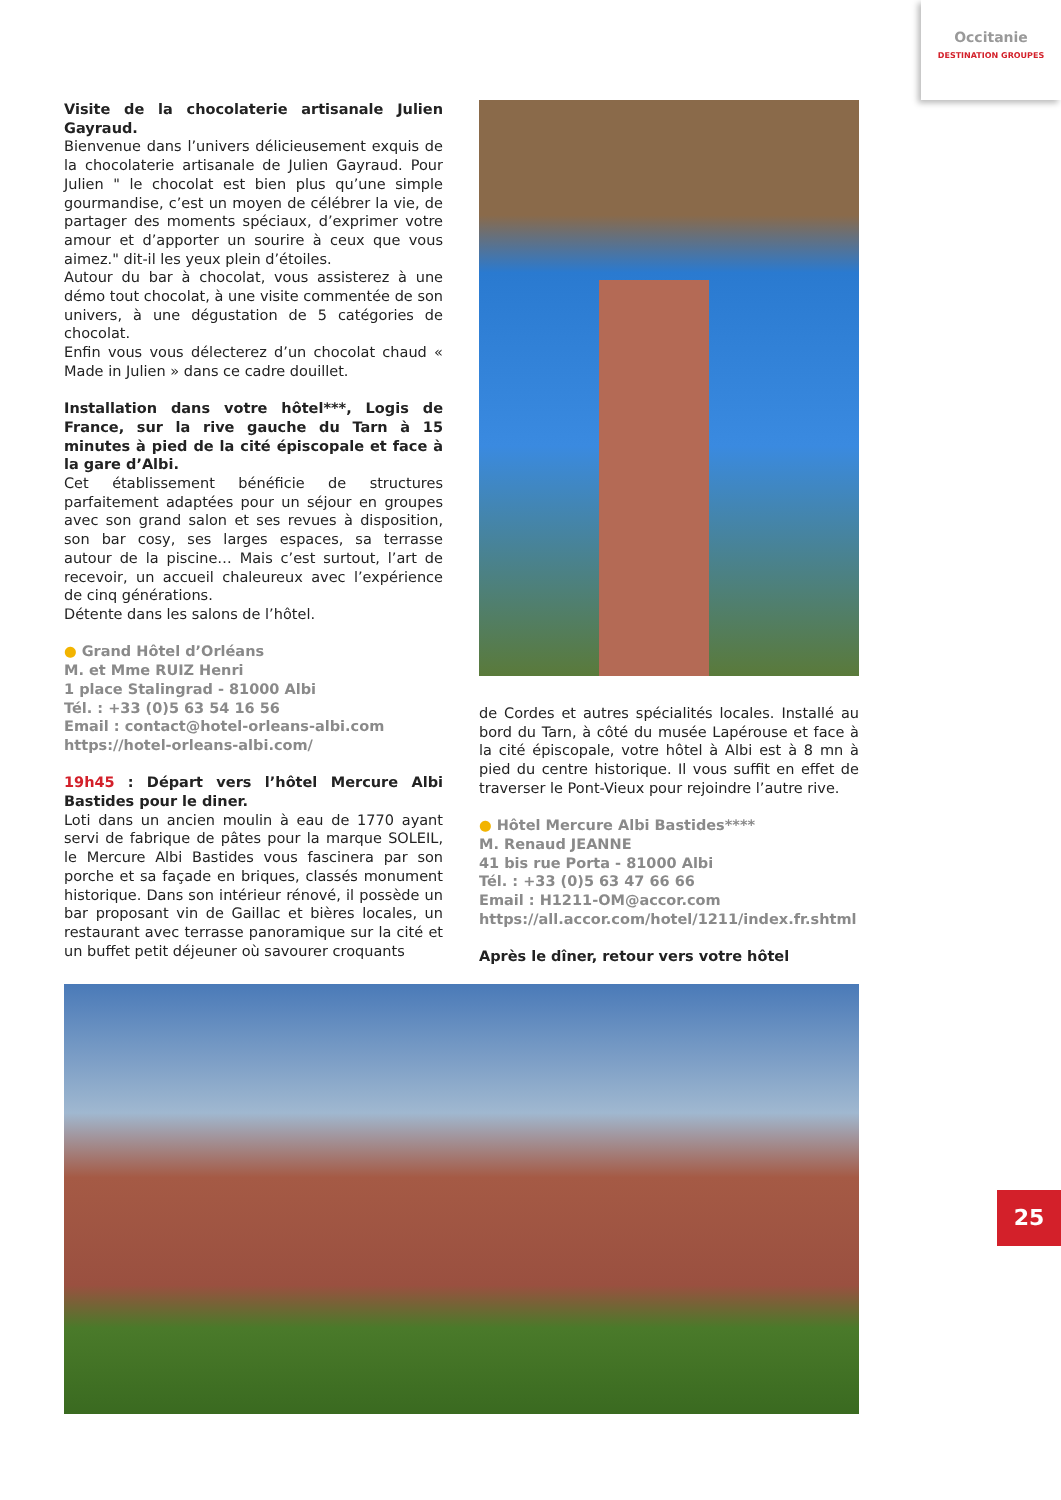Occitanie
DESTINATION GROUPES
Visite de la chocolaterie artisanale Julien Gayraud.
Bienvenue dans l’univers délicieusement exquis de la chocolaterie artisanale de Julien Gayraud. Pour Julien " le chocolat est bien plus qu’une simple gourmandise, c’est un moyen de célébrer la vie, de partager des moments spéciaux, d’exprimer votre amour et d’apporter un sourire à ceux que vous aimez." dit-il les yeux plein d’étoiles.
Autour du bar à chocolat, vous assisterez à une démo tout chocolat, à une visite commentée de son univers, à une dégustation de 5 catégories de chocolat.
Enfin vous vous délecterez d’un chocolat chaud « Made in Julien » dans ce cadre douillet.
Installation dans votre hôtel***, Logis de France, sur la rive gauche du Tarn à 15 minutes à pied de la cité épiscopale et face à la gare d’Albi.
Cet établissement bénéficie de structures parfaitement adaptées pour un séjour en groupes avec son grand salon et ses revues à disposition, son bar cosy, ses larges espaces, sa terrasse autour de la piscine… Mais c’est surtout, l’art de recevoir, un accueil chaleureux avec l’expérience de cinq générations.
Détente dans les salons de l’hôtel.
● Grand Hôtel d’Orléans
M. et Mme RUIZ Henri
1 place Stalingrad - 81000 Albi
Tél. : +33 (0)5 63 54 16 56
Email : contact@hotel-orleans-albi.com
https://hotel-orleans-albi.com/
19h45 : Départ vers l’hôtel Mercure Albi Bastides pour le diner.
Loti dans un ancien moulin à eau de 1770 ayant servi de fabrique de pâtes pour la marque SOLEIL, le Mercure Albi Bastides vous fascinera par son porche et sa façade en briques, classés monument historique. Dans son intérieur rénové, il possède un bar proposant vin de Gaillac et bières locales, un restaurant avec terrasse panoramique sur la cité et un buffet petit déjeuner où savourer croquants
de Cordes et autres spécialités locales. Installé au bord du Tarn, à côté du musée Lapérouse et face à la cité épiscopale, votre hôtel à Albi est à 8 mn à pied du centre historique. Il vous suffit en effet de traverser le Pont-Vieux pour rejoindre l’autre rive.
● Hôtel Mercure Albi Bastides****
M. Renaud JEANNE
41 bis rue Porta - 81000 Albi
Tél. : +33 (0)5 63 47 66 66
Email : H1211-OM@accor.com
https://all.accor.com/hotel/1211/index.fr.shtml
Après le dîner, retour vers votre hôtel
25